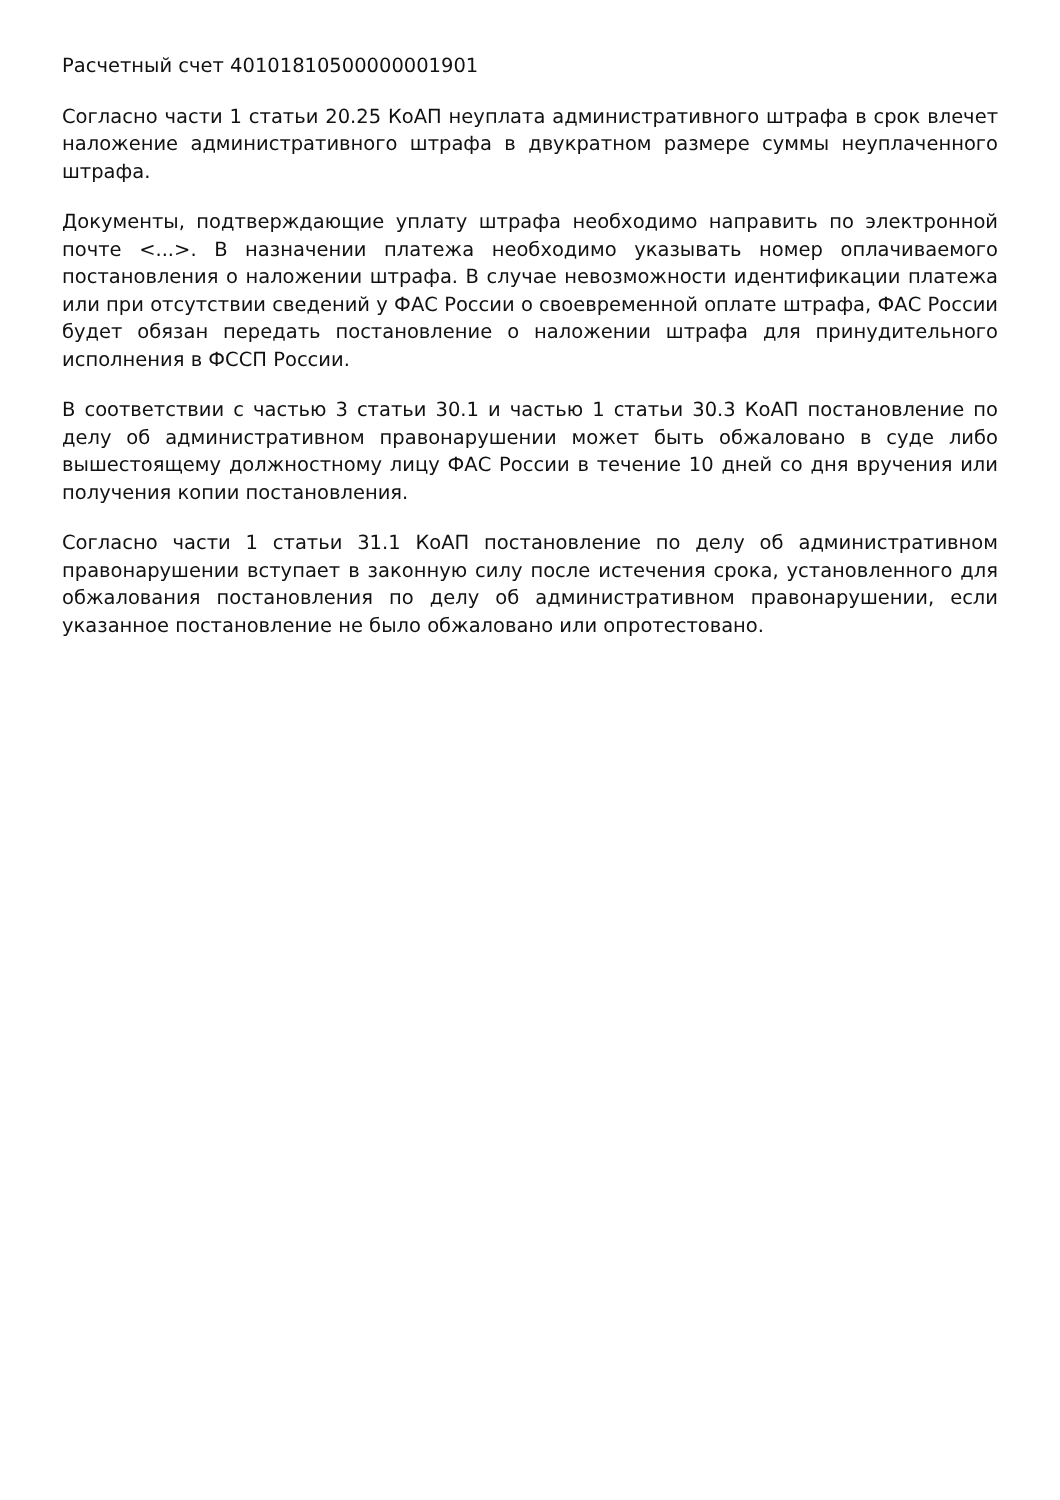Расчетный счет 40101810500000001901
Согласно части 1 статьи 20.25 КоАП неуплата административного штрафа в срок влечет наложение административного штрафа в двукратном размере суммы неуплаченного штрафа.
Документы, подтверждающие уплату штрафа необходимо направить по электронной почте <...>. В назначении платежа необходимо указывать номер оплачиваемого постановления о наложении штрафа. В случае невозможности идентификации платежа или при отсутствии сведений у ФАС России о своевременной оплате штрафа, ФАС России будет обязан передать постановление о наложении штрафа для принудительного исполнения в ФССП России.
В соответствии с частью 3 статьи 30.1 и частью 1 статьи 30.3 КоАП постановление по делу об административном правонарушении может быть обжаловано в суде либо вышестоящему должностному лицу ФАС России в течение 10 дней со дня вручения или получения копии постановления.
Согласно части 1 статьи 31.1 КоАП постановление по делу об административном правонарушении вступает в законную силу после истечения срока, установленного для обжалования постановления по делу об административном правонарушении, если указанное постановление не было обжаловано или опротестовано.